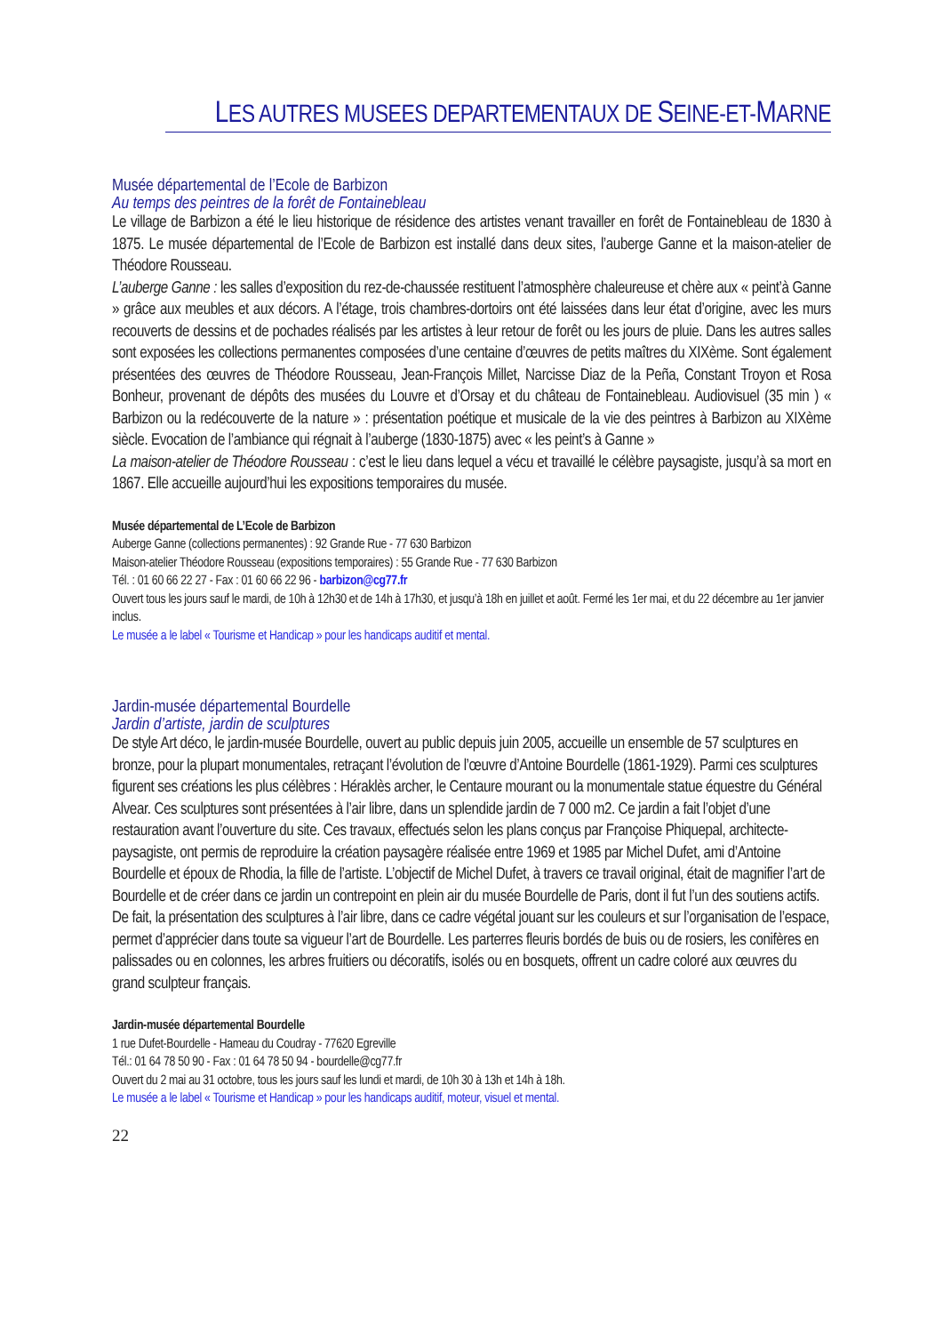LES AUTRES MUSEES DEPARTEMENTAUX DE SEINE-ET-MARNE
Musée départemental de l’Ecole de Barbizon
Au temps des peintres de la forêt de Fontainebleau
Le village de Barbizon a été le lieu historique de résidence des artistes venant travailler en forêt de Fontainebleau de 1830 à 1875. Le musée départemental de l’Ecole de Barbizon est installé dans deux sites, l’auberge Ganne et la maison-atelier de Théodore Rousseau.
L’auberge Ganne : les salles d’exposition du rez-de-chaussée restituent l’atmosphère chaleureuse et chère aux « peint’à Ganne » grâce aux meubles et aux décors. A l’étage, trois chambres-dortoirs ont été laissées dans leur état d’origine, avec les murs recouverts de dessins et de pochades réalisés par les artistes à leur retour de forêt ou les jours de pluie. Dans les autres salles sont exposées les collections permanentes composées d’une centaine d’œuvres de petits maîtres du XIXème. Sont également présentées des œuvres de Théodore Rousseau, Jean-François Millet, Narcisse Diaz de la Peña, Constant Troyon et Rosa Bonheur, provenant de dépôts des musées du Louvre et d’Orsay et du château de Fontainebleau. Audiovisuel (35 min ) « Barbizon ou la redécouverte de la nature » : présentation poétique et musicale de la vie des peintres à Barbizon au XIXème siècle. Evocation de l’ambiance qui régnait à l’auberge (1830-1875) avec « les peint’s à Ganne »
La maison-atelier de Théodore Rousseau : c’est le lieu dans lequel a vécu et travaillé le célèbre paysagiste, jusqu’à sa mort en 1867. Elle accueille aujourd’hui les expositions temporaires du musée.
Musée départemental de L’Ecole de Barbizon
Auberge Ganne (collections permanentes) : 92 Grande Rue - 77 630 Barbizon
Maison-atelier Théodore Rousseau (expositions temporaires) : 55 Grande Rue - 77 630 Barbizon
Tél. : 01 60 66 22 27 - Fax : 01 60 66 22 96 - barbizon@cg77.fr
Ouvert tous les jours sauf le mardi, de 10h à 12h30 et de 14h à 17h30, et jusqu’à 18h en juillet et août. Fermé les 1er mai, et du 22 décembre au 1er janvier inclus.
Le musée a le label « Tourisme et Handicap » pour les handicaps auditif et mental.
Jardin-musée départemental Bourdelle
Jardin d’artiste, jardin de sculptures
De style Art déco, le jardin-musée Bourdelle, ouvert au public depuis juin 2005, accueille un ensemble de 57 sculptures en bronze, pour la plupart monumentales, retraçant l’évolution de l’œuvre d’Antoine Bourdelle (1861-1929). Parmi ces sculptures figurent ses créations les plus célèbres : Héraklès archer, le Centaure mourant ou la monumentale statue équestre du Général Alvear. Ces sculptures sont présentées à l’air libre, dans un splendide jardin de 7 000 m2. Ce jardin a fait l’objet d’une restauration avant l’ouverture du site. Ces travaux, effectués selon les plans conçus par Françoise Phiquepal, architecte-paysagiste, ont permis de reproduire la création paysagère réalisée entre 1969 et 1985 par Michel Dufet, ami d’Antoine Bourdelle et époux de Rhodia, la fille de l’artiste. L’objectif de Michel Dufet, à travers ce travail original, était de magnifier l’art de Bourdelle et de créer dans ce jardin un contrepoint en plein air du musée Bourdelle de Paris, dont il fut l’un des soutiens actifs. De fait, la présentation des sculptures à l’air libre, dans ce cadre végétal jouant sur les couleurs et sur l’organisation de l’espace, permet d’apprécier dans toute sa vigueur l’art de Bourdelle. Les parterres fleuris bordés de buis ou de rosiers, les conifères en palissades ou en colonnes, les arbres fruitiers ou décoratifs, isolés ou en bosquets, offrent un cadre coloré aux œuvres du grand sculpteur français.
Jardin-musée départemental Bourdelle
1 rue Dufet-Bourdelle - Hameau du Coudray - 77620 Egreville
Tél.: 01 64 78 50 90 - Fax : 01 64 78 50 94 - bourdelle@cg77.fr
Ouvert du 2 mai au 31 octobre, tous les jours sauf les lundi et mardi, de 10h 30 à 13h et 14h à 18h.
Le musée a le label « Tourisme et Handicap » pour les handicaps auditif, moteur, visuel et mental.
22